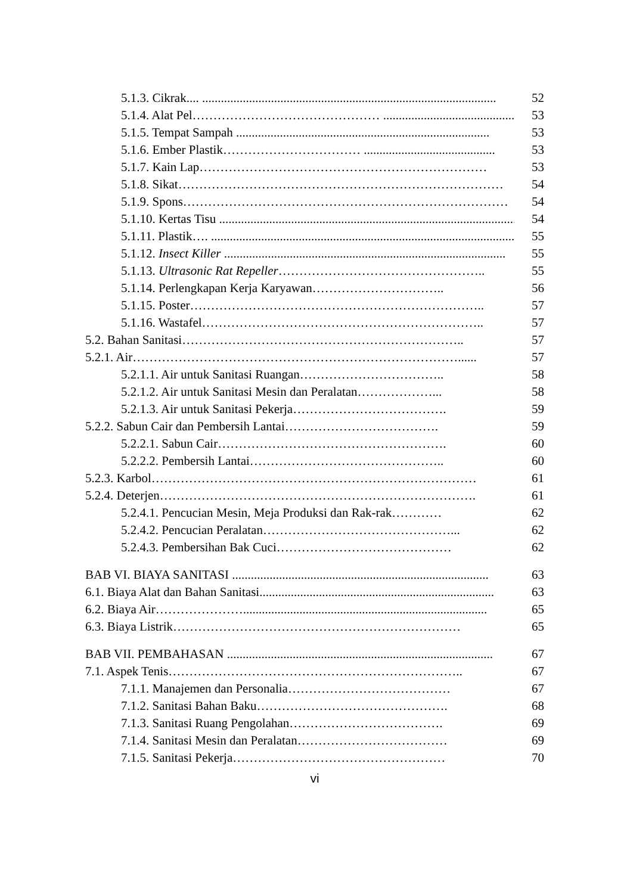5.1.3. Cikrak.... .............................................................................................. 52
5.1.4. Alat Pel……………………………………… ........................................... 53
5.1.5. Tempat Sampah ................................................................................. 53
5.1.6. Ember Plastik…………………………… .......................................... 53
5.1.7. Kain Lap…………………………………………………………… 53
5.1.8. Sikat…………………………………………………………………… 54
5.1.9. Spons…………………………………………………………………… 54
5.1.10. Kertas Tisu ............................................................................................... 54
5.1.11. Plastik…. .................................................................................................... 55
5.1.12. Insect Killer .......................................................................................... 55
5.1.13. Ultrasonic Rat Repeller………………………………………….. 55
5.1.14. Perlengkapan Kerja Karyawan………………………….. 56
5.1.15. Poster…………………………………………………………….. 57
5.1.16. Wastafel………………………………………………………….. 57
5.2. Bahan Sanitasi………………………………………………………….. 57
5.2.1. Air……………………………………………………………………...... 57
5.2.1.1. Air untuk Sanitasi Ruangan…………………………….. 58
5.2.1.2. Air untuk Sanitasi Mesin dan Peralatan………………... 58
5.2.1.3. Air untuk Sanitasi Pekerja………………………………. 59
5.2.2. Sabun Cair dan Pembersih Lantai………………………………. 59
5.2.2.1. Sabun Cair………………………………………………. 60
5.2.2.2. Pembersih Lantai……………………………………….. 60
5.2.3. Karbol…………………………………………………………………… 61
5.2.4. Deterjen…………………………………………………………………. 61
5.2.4.1. Pencucian Mesin, Meja Produksi dan Rak-rak………… 62
5.2.4.2. Pencucian Peralatan………………………………………... 62
5.2.4.3. Pembersihan Bak Cuci…………………………………… 62
BAB VI. BIAYA SANITASI .................................................................................. 63
6.1. Biaya Alat dan Bahan Sanitasi........................................................................... 63
6.2. Biaya Air………………….............................................................................. 65
6.3. Biaya Listrik…………………………………………………………… 65
BAB VII. PEMBAHASAN ..................................................................................... 67
7.1. Aspek Tenis…………………………………………………………….. 67
7.1.1. Manajemen dan Personalia………………………………… 67
7.1.2. Sanitasi Bahan Baku………………………………………. 68
7.1.3. Sanitasi Ruang Pengolahan………………………………. 69
7.1.4. Sanitasi Mesin dan Peralatan……………………………… 69
7.1.5. Sanitasi Pekerja…………………………………………… 70
vi